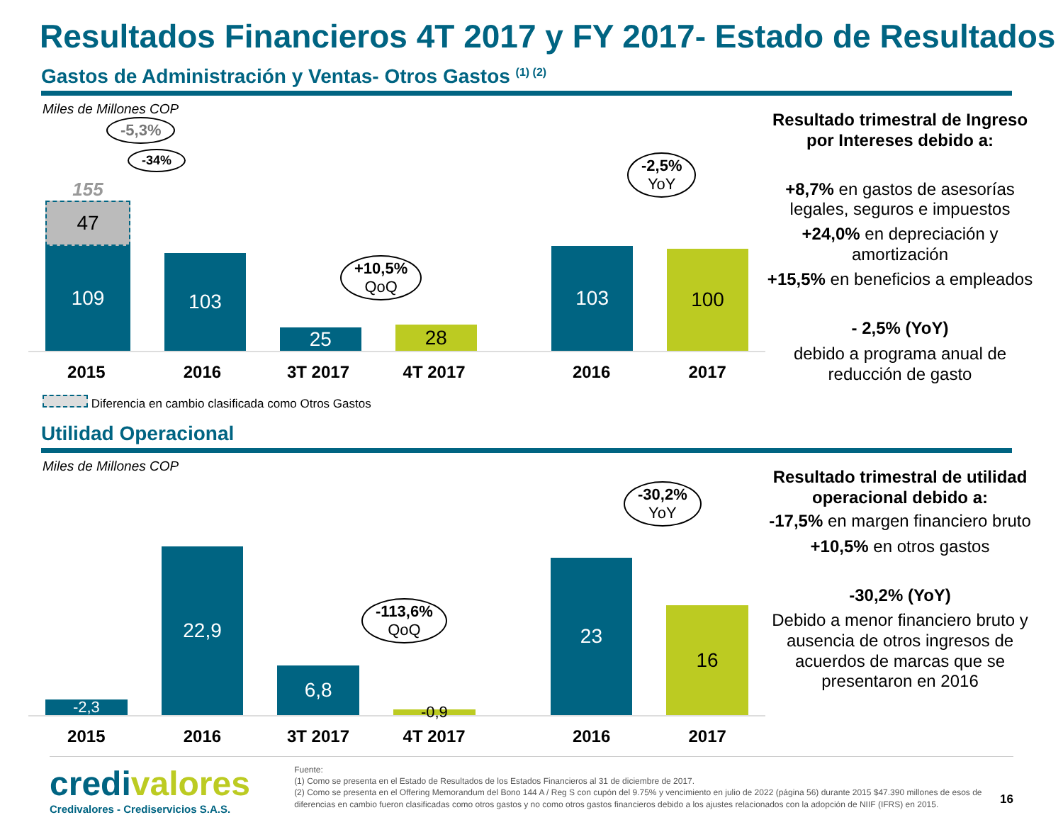Resultados Financieros 4T 2017 y FY 2017- Estado de Resultados
Gastos de Administración y Ventas- Otros Gastos <sup>(1) (2)</sup>
Miles de Millones COP
155
47
109
103
25
28
103
100
2015 2016 3T 2017 4T 2017 2016 2017
Diferencia en cambio clasificada como Otros Gastos
-5,3%
-34%
+10,5%
QoQ
-2,5%
YoY
Resultado trimestral de Ingreso por Intereses debido a:
+8,7% en gastos de asesorías legales, seguros e impuestos
+24,0% en depreciación y amortización
+15,5% en beneficios a empleados
- 2,5% (YoY)
debido a programa anual de reducción de gasto
Utilidad Operacional
Miles de Millones COP
-2,3
22,9
6,8
-0,9
23
16
2015 2016 3T 2017 4T 2017 2016 2017
-113,6%
QoQ
-30,2%
YoY
Resultado trimestral de utilidad operacional debido a:
-17,5% en margen financiero bruto
+10,5% en otros gastos
-30,2% (YoY)
Debido a menor financiero bruto y ausencia de otros ingresos de acuerdos de marcas que se presentaron en 2016
credivalores
Credivalores - Crediservicios S.A.S.
Fuente:
(1) Como se presenta en el Estado de Resultados de los Estados Financieros al 31 de diciembre de 2017.
(2) Como se presenta en el Offering Memorandum del Bono 144 A / Reg S con cupón del 9.75% y vencimiento en julio de 2022 (página 56) durante 2015 $47.390 millones de esos de diferencias en cambio fueron clasificadas como otros gastos y no como otros gastos financieros debido a los ajustes relacionados con la adopción de NIIF (IFRS) en 2015.
16